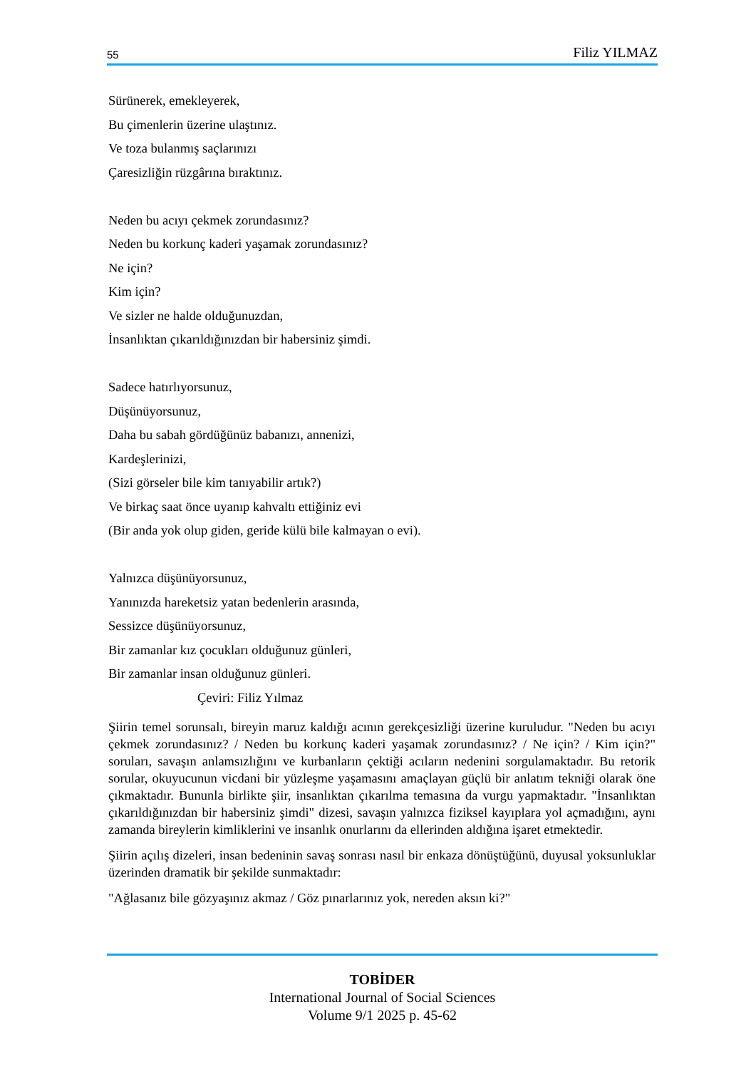55 Filiz YILMAZ
Sürünerek, emekleyerek,
Bu çimenlerin üzerine ulaştınız.
Ve toza bulanmış saçlarınızı
Çaresizliğin rüzgârına bıraktınız.
Neden bu acıyı çekmek zorundasınız?
Neden bu korkunç kaderi yaşamak zorundasınız?
Ne için?
Kim için?
Ve sizler ne halde olduğunuzdan,
İnsanlıktan çıkarıldığınızdan bir habersiniz şimdi.
Sadece hatırlıyorsunuz,
Düşünüyorsunuz,
Daha bu sabah gördüğünüz babanızı, annenizi,
Kardeşlerinizi,
(Sizi görseler bile kim tanıyabilir artık?)
Ve birkaç saat önce uyanıp kahvaltı ettiğiniz evi
(Bir anda yok olup giden, geride külü bile kalmayan o evi).
Yalnızca düşünüyorsunuz,
Yanınızda hareketsiz yatan bedenlerin arasında,
Sessizce düşünüyorsunuz,
Bir zamanlar kız çocukları olduğunuz günleri,
Bir zamanlar insan olduğunuz günleri.
Çeviri: Filiz Yılmaz
Şiirin temel sorunsalı, bireyin maruz kaldığı acının gerekçesizliği üzerine kuruludur. "Neden bu acıyı çekmek zorundasınız? / Neden bu korkunç kaderi yaşamak zorundasınız? / Ne için? / Kim için?" soruları, savaşın anlamsızlığını ve kurbanların çektiği acıların nedenini sorgulamaktadır. Bu retorik sorular, okuyucunun vicdani bir yüzleşme yaşamasını amaçlayan güçlü bir anlatım tekniği olarak öne çıkmaktadır. Bununla birlikte şiir, insanlıktan çıkarılma temasına da vurgu yapmaktadır. "İnsanlıktan çıkarıldığınızdan bir habersiniz şimdi" dizesi, savaşın yalnızca fiziksel kayıplara yol açmadığını, aynı zamanda bireylerin kimliklerini ve insanlık onurlarını da ellerinden aldığına işaret etmektedir.
Şiirin açılış dizeleri, insan bedeninin savaş sonrası nasıl bir enkaza dönüştüğünü, duyusal yoksunluklar üzerinden dramatik bir şekilde sunmaktadır:
"Ağlasanız bile gözyaşınız akmaz / Göz pınarlarınız yok, nereden aksın ki?"
TOBİDER
International Journal of Social Sciences
Volume 9/1 2025 p. 45-62